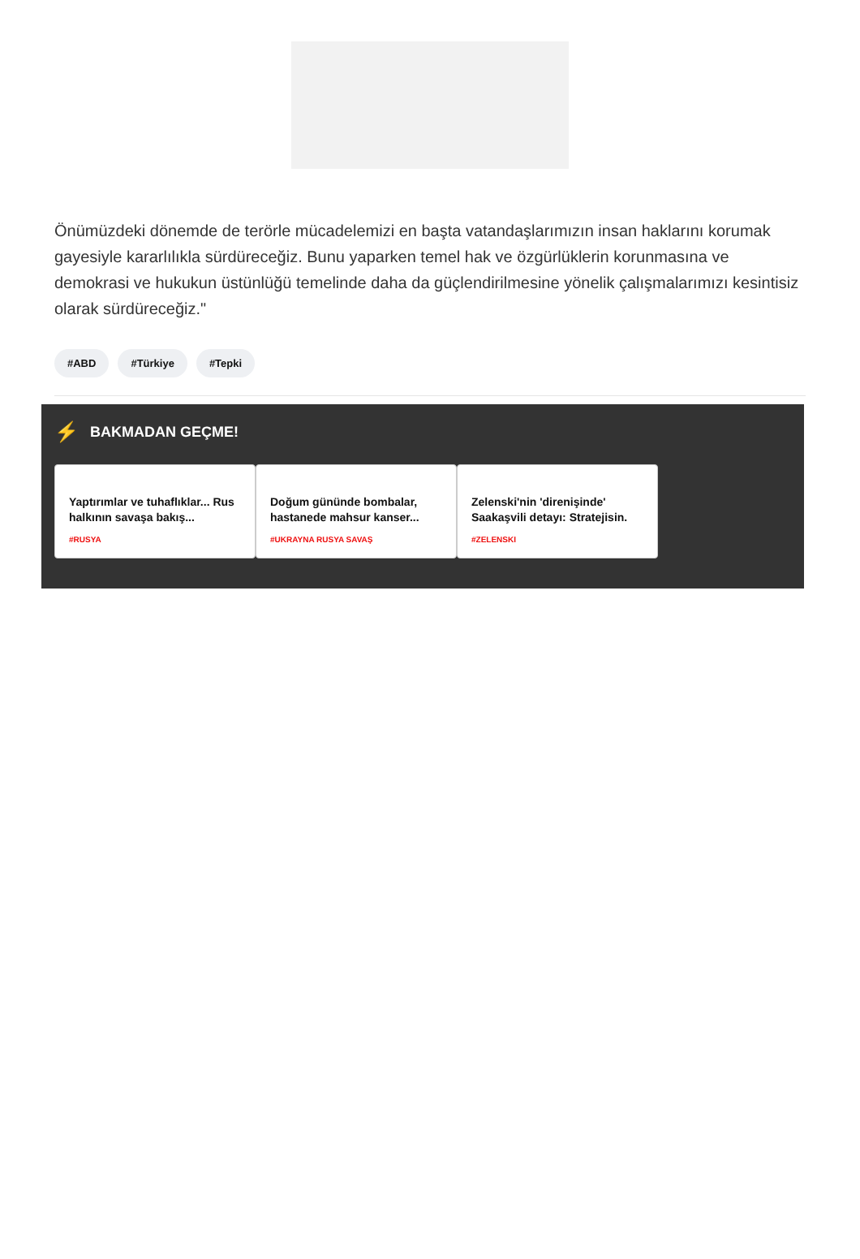Önümüzdeki dönemde de terörle mücadelemizi en başta vatandaşlarımızın insan haklarını korumak gayesiyle kararlılıkla sürdüreceğiz. Bunu yaparken temel hak ve özgürlüklerin korunmasına ve demokrasi ve hukukun üstünlüğü temelinde daha da güçlendirilmesine yönelik çalışmalarımızı kesintisiz olarak sürdüreceğiz."
#ABD #Türkiye #Tepki
⚡ BAKMADAN GEÇME!
Yaptırımlar ve tuhaflıklar... Rus halkının savaşa bakış...
#RUSYA
Doğum gününde bombalar, hastanede mahsur kanser...
#UKRAYNA RUSYA SAVAŞ
Zelenski'nin 'direnişinde' Saakaşvili detayı: Stratejisin.
#ZELENSKI